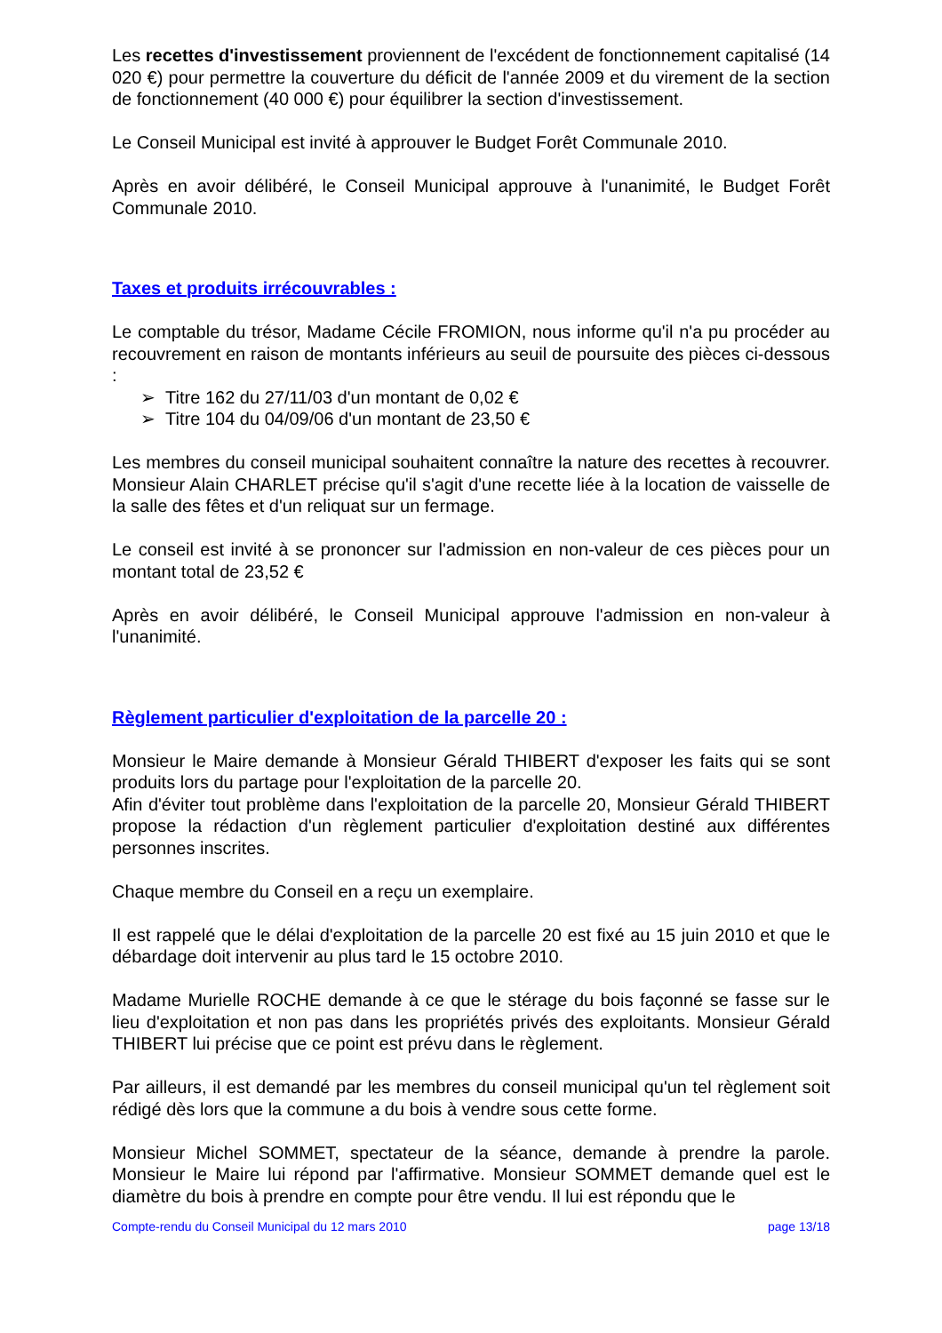Les recettes d'investissement proviennent de l'excédent de fonctionnement capitalisé (14 020 €) pour permettre la couverture du déficit de l'année 2009 et du virement de la section de fonctionnement (40 000 €) pour équilibrer la section d'investissement.
Le Conseil Municipal est invité à approuver le Budget Forêt Communale 2010.
Après en avoir délibéré, le Conseil Municipal approuve à l'unanimité, le Budget Forêt Communale 2010.
Taxes et produits irrécouvrables :
Le comptable du trésor, Madame Cécile FROMION, nous informe qu'il n'a pu procéder au recouvrement en raison de montants inférieurs au seuil de poursuite des pièces ci-dessous :
➢ Titre 162 du 27/11/03 d'un montant de 0,02 €
➢ Titre 104 du 04/09/06 d'un montant de 23,50 €
Les membres du conseil municipal souhaitent connaître la nature des recettes à recouvrer. Monsieur Alain CHARLET précise qu'il s'agit d'une recette liée à la location de vaisselle de la salle des fêtes et d'un reliquat sur un fermage.
Le conseil est invité à se prononcer sur l'admission en non-valeur de ces pièces pour un montant total de 23,52 €
Après en avoir délibéré, le Conseil Municipal approuve l'admission en non-valeur à l'unanimité.
Règlement particulier d'exploitation de la parcelle 20 :
Monsieur le Maire demande à Monsieur Gérald THIBERT d'exposer les faits qui se sont produits lors du partage pour l'exploitation de la parcelle 20.
Afin d'éviter tout problème dans l'exploitation de la parcelle 20, Monsieur Gérald THIBERT propose la rédaction d'un règlement particulier d'exploitation destiné aux différentes personnes inscrites.
Chaque membre du Conseil en a reçu un exemplaire.
Il est rappelé que le délai d'exploitation de la parcelle 20 est fixé au 15 juin 2010 et que le débardage doit intervenir au plus tard le 15 octobre 2010.
Madame Murielle ROCHE demande à ce que le stérage du bois façonné se fasse sur le lieu d'exploitation et non pas dans les propriétés privés des exploitants. Monsieur Gérald THIBERT lui précise que ce point est prévu dans le règlement.
Par ailleurs, il est demandé par les membres du conseil municipal qu'un tel règlement soit rédigé dès lors que la commune a du bois à vendre sous cette forme.
Monsieur Michel SOMMET, spectateur de la séance, demande à prendre la parole. Monsieur le Maire lui répond par l'affirmative. Monsieur SOMMET demande quel est le diamètre du bois à prendre en compte pour être vendu. Il lui est répondu que le
Compte-rendu du Conseil Municipal du 12 mars 2010 page 13/18